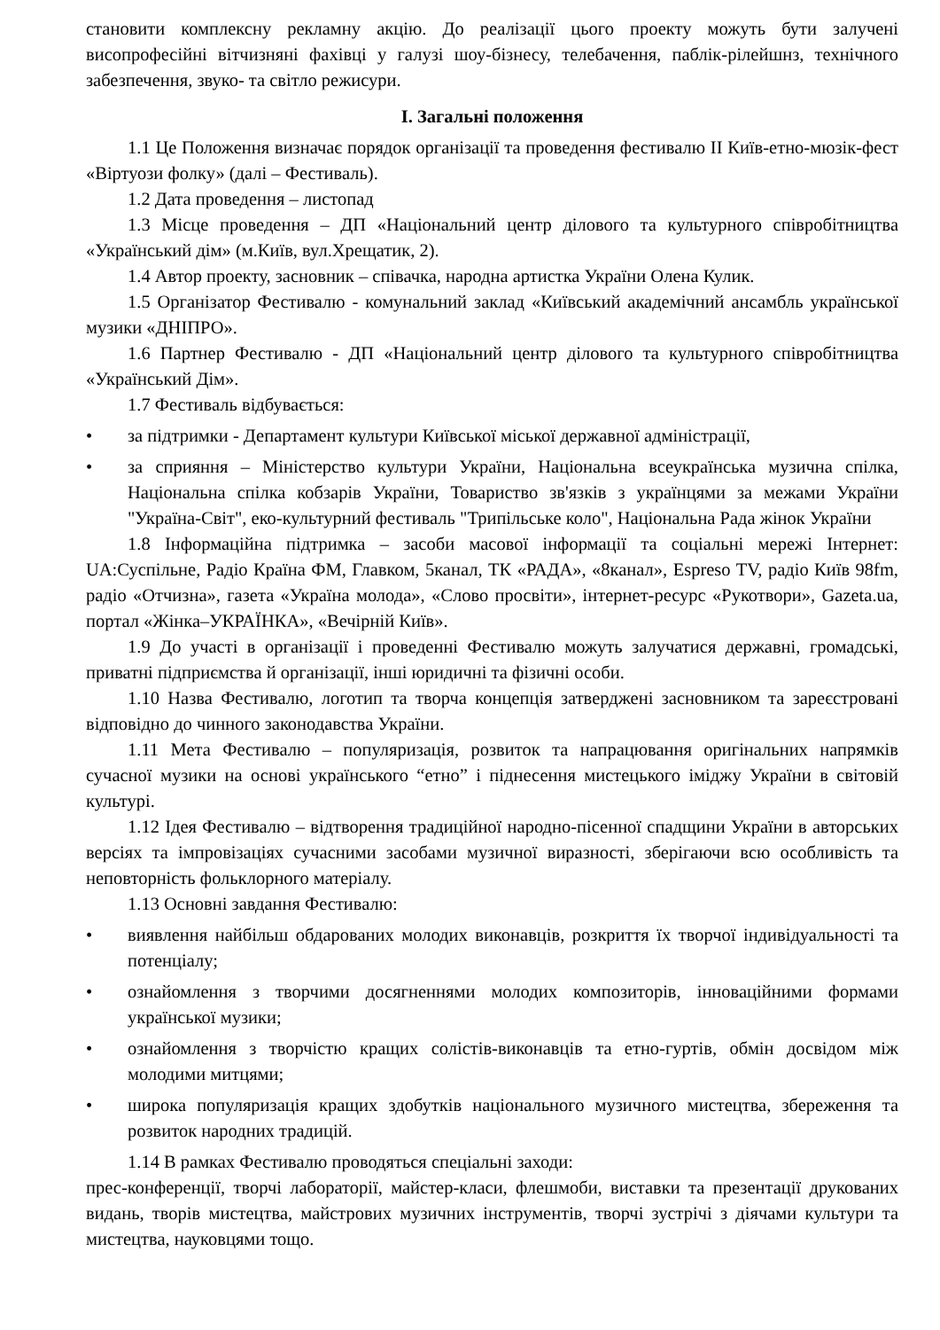становити комплексну рекламну акцію. До реалізації цього проекту можуть бути залучені висопрофесійні вітчизняні фахівці у галузі шоу-бізнесу, телебачення, паблік-рілейшнз, технічного забезпечення, звуко- та світло режисури.
І. Загальні положення
1.1 Це Положення визначає порядок організації та проведення фестивалю ІІ Київ-етно-мюзік-фест «Віртуози фолку» (далі – Фестиваль).
1.2 Дата проведення – листопад
1.3 Місце проведення – ДП «Національний центр ділового та культурного співробітництва «Український дім» (м.Київ, вул.Хрещатик, 2).
1.4 Автор проекту, засновник – співачка, народна артистка України Олена Кулик.
1.5 Організатор Фестивалю - комунальний заклад «Київський академічний ансамбль української музики «ДНІПРО».
1.6 Партнер Фестивалю - ДП «Національний центр ділового та культурного співробітництва «Український Дім».
1.7 Фестиваль відбувається:
• за підтримки - Департамент культури Київської міської державної адміністрації,
• за сприяння – Міністерство культури України, Національна всеукраїнська музична спілка, Національна спілка кобзарів України, Товариство зв'язків з українцями за межами України "Україна-Світ", еко-культурний фестиваль "Трипільське коло", Національна Рада жінок України
1.8 Інформаційна підтримка – засоби масової інформації та соціальні мережі Інтернет: UA:Суспільне, Радіо Країна ФМ, Главком, 5канал, ТК «РАДА», «8канал», Espreso TV, радіо Київ 98fm, радіо «Отчизна», газета «Україна молода», «Слово просвіти», інтернет-ресурс «Рукотвори», Gazeta.ua, портал «Жінка–УКРАЇНКА», «Вечірній Київ».
1.9 До участі в організації і проведенні Фестивалю можуть залучатися державні, громадські, приватні підприємства й організації, інші юридичні та фізичні особи.
1.10 Назва Фестивалю, логотип та творча концепція затверджені засновником та зареєстровані відповідно до чинного законодавства України.
1.11 Мета Фестивалю – популяризація, розвиток та напрацювання оригінальних напрямків сучасної музики на основі українського “етно” і піднесення мистецького іміджу України в світовій культурі.
1.12 Ідея Фестивалю – відтворення традиційної народно-пісенної спадщини України в авторських версіях та імпровізаціях сучасними засобами музичної виразності, зберігаючи всю особливість та неповторність фольклорного матеріалу.
1.13 Основні завдання Фестивалю:
• виявлення найбільш обдарованих молодих виконавців, розкриття їх творчої індивідуальності та потенціалу;
• ознайомлення з творчими досягненнями молодих композиторів, інноваційними формами української музики;
• ознайомлення з творчістю кращих солістів-виконавців та етно-гуртів, обмін досвідом між молодими митцями;
• широка популяризація кращих здобутків національного музичного мистецтва, збереження та розвиток народних традицій.
1.14 В рамках Фестивалю проводяться спеціальні заходи:
прес-конференції, творчі лабораторії, майстер-класи, флешмоби, виставки та презентації друкованих видань, творів мистецтва, майстрових музичних інструментів, творчі зустрічі з діячами культури та мистецтва, науковцями тощо.